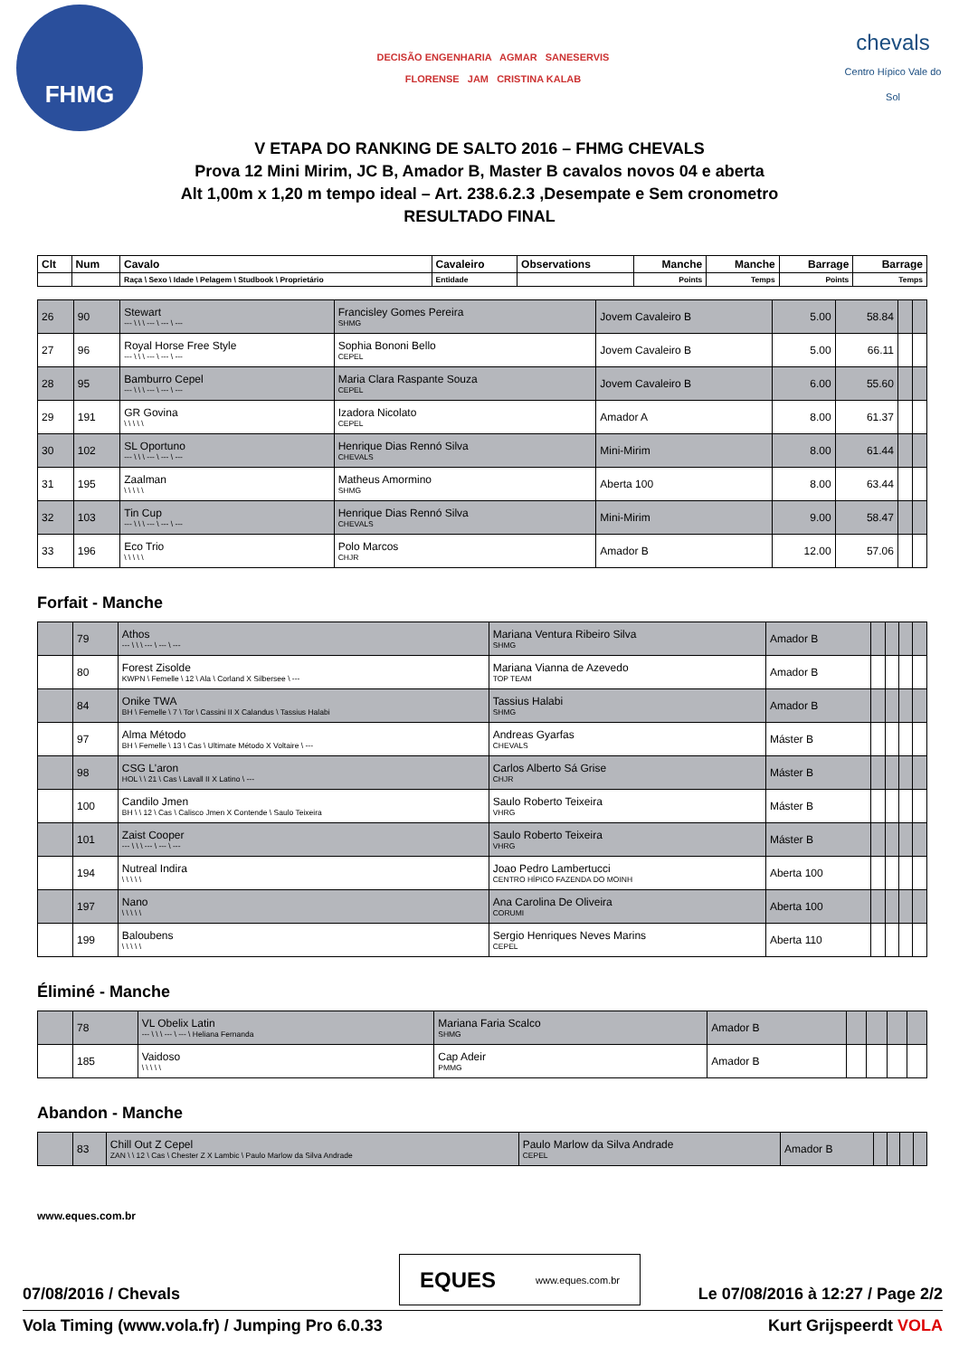FHMG
DECISÃO ENGENHARIA AGMAR SANESERVIS
FLORENSE JAM CRISTINA KALAB
chevals
Centro Hípico Vale do Sol
V ETAPA DO RANKING DE SALTO 2016 – FHMG CHEVALS
Prova 12 Mini Mirim, JC B, Amador B, Master B cavalos novos 04 e aberta
Alt 1,00m x 1,20 m tempo ideal – Art. 238.6.2.3 ,Desempate e Sem cronometro
RESULTADO FINAL
| Clt | Num | Cavalo | Cavaleiro | Observations | Manche | Manche | Barrage | Barrage |
| --- | --- | --- | --- | --- | --- | --- | --- | --- |
| | | Raça \ Sexo \ Idade \ Pelagem \ Studbook \ Proprietário | Entidade | | Points | Temps | Points | Temps |
| 26 | 90 | Stewart --- \ \ \ --- \ --- \ --- | Francisley Gomes Pereira SHMG | Jovem Cavaleiro B | 5.00 | 58.84 | | |
| 27 | 96 | Royal Horse Free Style --- \ \ \ --- \ --- \ --- | Sophia Bononi Bello CEPEL | Jovem Cavaleiro B | 5.00 | 66.11 | | |
| 28 | 95 | Bamburro Cepel --- \ \ \ --- \ --- \ --- | Maria Clara Raspante Souza CEPEL | Jovem Cavaleiro B | 6.00 | 55.60 | | |
| 29 | 191 | GR Govina \ \ \ \ \ | Izadora Nicolato CEPEL | Amador A | 8.00 | 61.37 | | |
| 30 | 102 | SL Oportuno --- \ \ \ --- \ --- \ --- | Henrique Dias Rennó Silva CHEVALS | Mini-Mirim | 8.00 | 61.44 | | |
| 31 | 195 | Zaalman \ \ \ \ \ | Matheus Amormino SHMG | Aberta 100 | 8.00 | 63.44 | | |
| 32 | 103 | Tin Cup --- \ \ \ --- \ --- \ --- | Henrique Dias Rennó Silva CHEVALS | Mini-Mirim | 9.00 | 58.47 | | |
| 33 | 196 | Eco Trio \ \ \ \ \ | Polo Marcos CHJR | Amador B | 12.00 | 57.06 | | |
Forfait - Manche
| | 79 | Athos --- \ \ \ --- \ --- \ --- | Mariana Ventura Ribeiro Silva SHMG | Amador B | | | | |
| | 80 | Forest Zisolde KWPN \ Femelle \ 12 \ Ala \ Corland X Silbersee \ --- | Mariana Vianna de Azevedo TOP TEAM | Amador B | | | | |
| | 84 | Onike TWA BH \ Femelle \ 7 \ Tor \ Cassini II X Calandus \ Tassius Halabi | Tassius Halabi SHMG | Amador B | | | | |
| | 97 | Alma Método BH \ Femelle \ 13 \ Cas \ Ultimate Método X Voltaire \ --- | Andreas Gyarfas CHEVALS | Máster B | | | | |
| | 98 | CSG L'aron HOL \ \ 21 \ Cas \ Lavall II X Latino \ --- | Carlos Alberto Sá Grise CHJR | Máster B | | | | |
| | 100 | Candilo Jmen BH \ \ 12 \ Cas \ Calisco Jmen X Contende \ Saulo Teixeira | Saulo Roberto Teixeira VHRG | Máster B | | | | |
| | 101 | Zaist Cooper --- \ \ \ --- \ --- \ --- | Saulo Roberto Teixeira VHRG | Máster B | | | | |
| | 194 | Nutreal Indira \ \ \ \ \ | Joao Pedro Lambertucci CENTRO HÍPICO FAZENDA DO MOINH | Aberta 100 | | | | |
| | 197 | Nano \ \ \ \ \ | Ana Carolina De Oliveira CORUMI | Aberta 100 | | | | |
| | 199 | Baloubens \ \ \ \ \ | Sergio Henriques Neves Marins CEPEL | Aberta 110 | | | | |
Éliminé - Manche
| | 78 | VL Obelix Latin --- \ \ \ --- \ --- \ Heliana Fernanda | Mariana Faria Scalco SHMG | Amador B | | | | |
| | 185 | Vaidoso \ \ \ \ \ | Cap Adeir PMMG | Amador B | | | | |
Abandon - Manche
| | 83 | Chill Out Z Cepel ZAN \ \ 12 \ Cas \ Chester Z X Lambic \ Paulo Marlow da Silva Andrade | Paulo Marlow da Silva Andrade CEPEL | Amador B | | | | |
www.eques.com.br
EQUES www.eques.com.br
07/08/2016 / Chevals Le 07/08/2016 à 12:27 / Page 2/2
Vola Timing (www.vola.fr) / Jumping Pro 6.0.33 Kurt Grijspeerdt VOLA